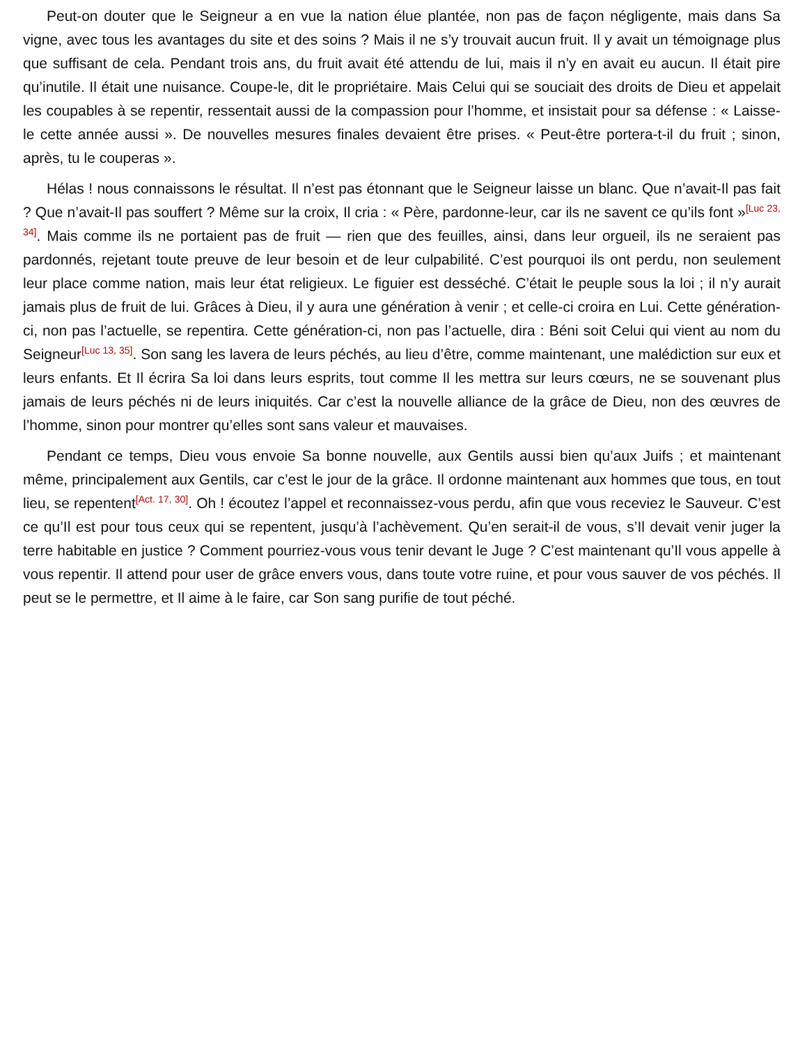Peut-on douter que le Seigneur a en vue la nation élue plantée, non pas de façon négligente, mais dans Sa vigne, avec tous les avantages du site et des soins ? Mais il ne s’y trouvait aucun fruit. Il y avait un témoignage plus que suffisant de cela. Pendant trois ans, du fruit avait été attendu de lui, mais il n’y en avait eu aucun. Il était pire qu’inutile. Il était une nuisance. Coupe-le, dit le propriétaire. Mais Celui qui se souciait des droits de Dieu et appelait les coupables à se repentir, ressentait aussi de la compassion pour l’homme, et insistait pour sa défense : « Laisse-le cette année aussi ». De nouvelles mesures finales devaient être prises. « Peut-être portera-t-il du fruit ; sinon, après, tu le couperas ».
Hélas ! nous connaissons le résultat. Il n’est pas étonnant que le Seigneur laisse un blanc. Que n’avait-Il pas fait ? Que n’avait-Il pas souffert ? Même sur la croix, Il cria : « Père, pardonne-leur, car ils ne savent ce qu’ils font »<sup>[Luc 23, 34]</sup>. Mais comme ils ne portaient pas de fruit — rien que des feuilles, ainsi, dans leur orgueil, ils ne seraient pas pardonnés, rejetant toute preuve de leur besoin et de leur culpabilité. C’est pourquoi ils ont perdu, non seulement leur place comme nation, mais leur état religieux. Le figuier est desséché. C’était le peuple sous la loi ; il n’y aurait jamais plus de fruit de lui. Grâces à Dieu, il y aura une génération à venir ; et celle-ci croira en Lui. Cette génération-ci, non pas l’actuelle, se repentira. Cette génération-ci, non pas l’actuelle, dira : Béni soit Celui qui vient au nom du Seigneur<sup>[Luc 13, 35]</sup>. Son sang les lavera de leurs péchés, au lieu d’être, comme maintenant, une malédiction sur eux et leurs enfants. Et Il écrira Sa loi dans leurs esprits, tout comme Il les mettra sur leurs cœurs, ne se souvenant plus jamais de leurs péchés ni de leurs iniquités. Car c’est la nouvelle alliance de la grâce de Dieu, non des œuvres de l’homme, sinon pour montrer qu’elles sont sans valeur et mauvaises.
Pendant ce temps, Dieu vous envoie Sa bonne nouvelle, aux Gentils aussi bien qu’aux Juifs ; et maintenant même, principalement aux Gentils, car c’est le jour de la grâce. Il ordonne maintenant aux hommes que tous, en tout lieu, se repentent<sup>[Act. 17, 30]</sup>. Oh ! écoutez l’appel et reconnaissez-vous perdu, afin que vous receviez le Sauveur. C’est ce qu’Il est pour tous ceux qui se repentent, jusqu’à l’achèvement. Qu’en serait-il de vous, s’Il devait venir juger la terre habitable en justice ? Comment pourriez-vous vous tenir devant le Juge ? C’est maintenant qu’Il vous appelle à vous repentir. Il attend pour user de grâce envers vous, dans toute votre ruine, et pour vous sauver de vos péchés. Il peut se le permettre, et Il aime à le faire, car Son sang purifie de tout péché.